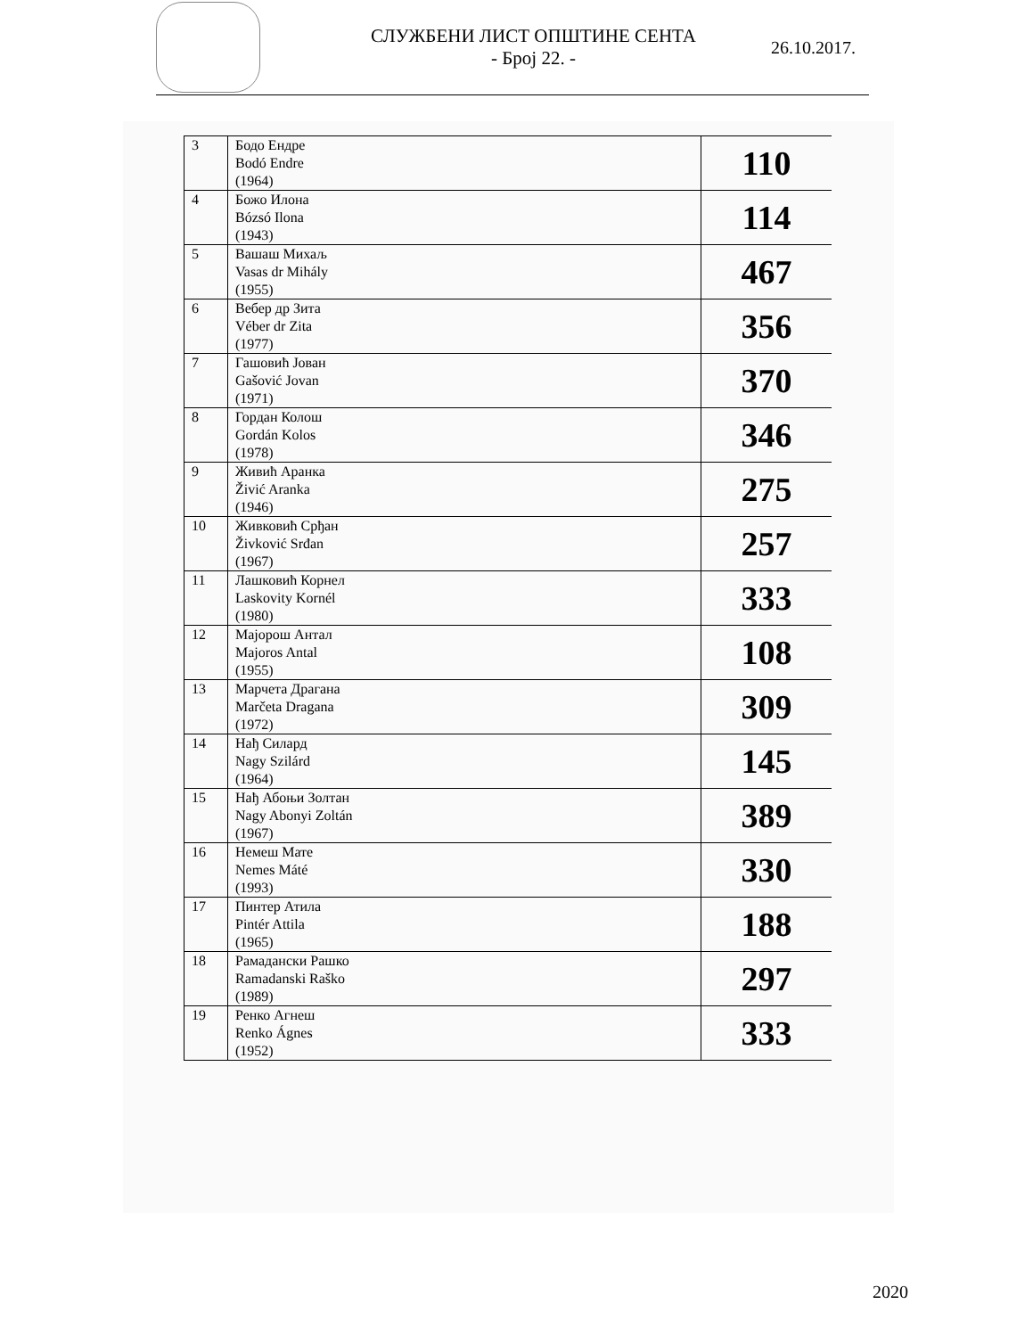СЛУЖБЕНИ ЛИСТ ОПШТИНЕ СЕНТА
- Број 22. -
26.10.2017.
| 3 | Бодо Ендре Bodó Endre (1964) | 110 |
| 4 | Божо Илона Bózsó Ilona (1943) | 114 |
| 5 | Вашаш Михаљ Vasas dr Mihály (1955) | 467 |
| 6 | Вебер др Зита Véber dr Zita (1977) | 356 |
| 7 | Гашовић Јован Gašović Jovan (1971) | 370 |
| 8 | Гордан Колош Gordán Kolos (1978) | 346 |
| 9 | Живић Аранка Živić Aranka (1946) | 275 |
| 10 | Живковић Срђан Živković Srđan (1967) | 257 |
| 11 | Лашковић Корнел Laskovity Kornél (1980) | 333 |
| 12 | Мајорош Антал Majoros Antal (1955) | 108 |
| 13 | Марчета Драгана Marčeta Dragana (1972) | 309 |
| 14 | Нађ Силард Nagy Szilárd (1964) | 145 |
| 15 | Нађ Абоњи Золтан Nagy Abonyi Zoltán (1967) | 389 |
| 16 | Немеш Мате Nemes Máté (1993) | 330 |
| 17 | Пинтер Атила Pintér Attila (1965) | 188 |
| 18 | Рамадански Рашко Ramadanski Raško (1989) | 297 |
| 19 | Ренко Агнеш Renko Ágnes (1952) | 333 |
2020